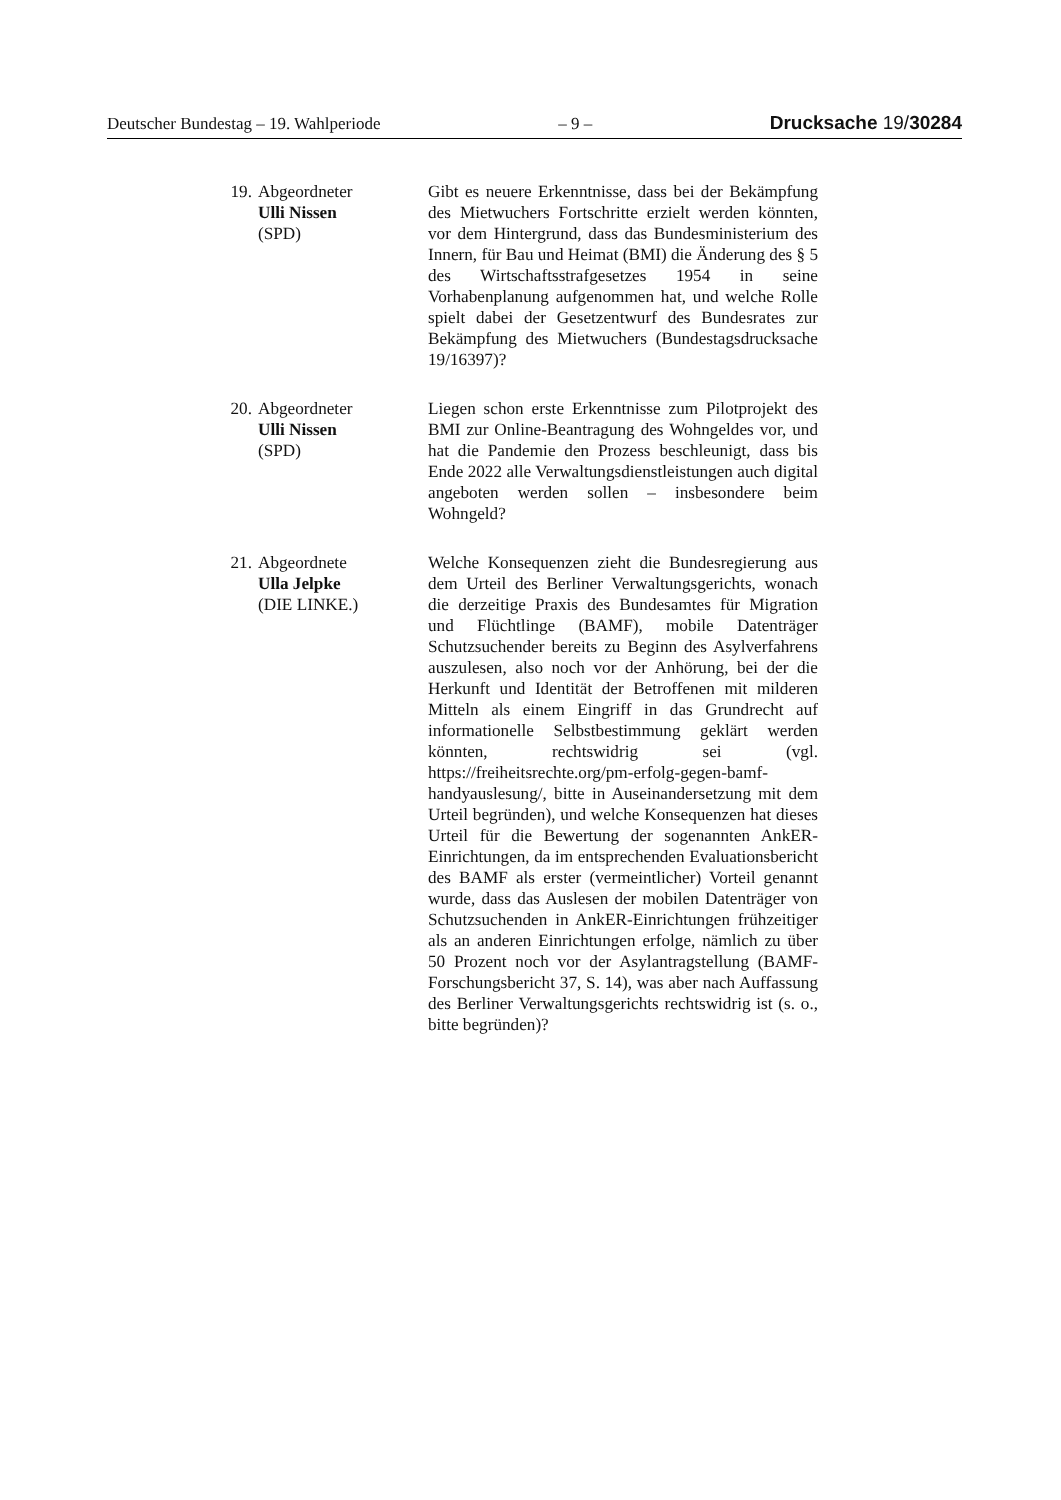Deutscher Bundestag – 19. Wahlperiode – 9 – Drucksache 19/30284
19. Abgeordneter
Ulli Nissen
(SPD)
Gibt es neuere Erkenntnisse, dass bei der Bekämpfung des Mietwuchers Fortschritte erzielt werden könnten, vor dem Hintergrund, dass das Bundesministerium des Innern, für Bau und Heimat (BMI) die Änderung des § 5 des Wirtschaftsstrafgesetzes 1954 in seine Vorhabenplanung aufgenommen hat, und welche Rolle spielt dabei der Gesetzentwurf des Bundesrates zur Bekämpfung des Mietwuchers (Bundestagsdrucksache 19/16397)?
20. Abgeordneter
Ulli Nissen
(SPD)
Liegen schon erste Erkenntnisse zum Pilotprojekt des BMI zur Online-Beantragung des Wohngeldes vor, und hat die Pandemie den Prozess beschleunigt, dass bis Ende 2022 alle Verwaltungsdienstleistungen auch digital angeboten werden sollen – insbesondere beim Wohngeld?
21. Abgeordnete
Ulla Jelpke
(DIE LINKE.)
Welche Konsequenzen zieht die Bundesregierung aus dem Urteil des Berliner Verwaltungsgerichts, wonach die derzeitige Praxis des Bundesamtes für Migration und Flüchtlinge (BAMF), mobile Datenträger Schutzsuchender bereits zu Beginn des Asylverfahrens auszulesen, also noch vor der Anhörung, bei der die Herkunft und Identität der Betroffenen mit milderen Mitteln als einem Eingriff in das Grundrecht auf informationelle Selbstbestimmung geklärt werden könnten, rechtswidrig sei (vgl. https://freiheitsrechte.org/pm-erfolg-gegen-bamf-handyauslesung/, bitte in Auseinandersetzung mit dem Urteil begründen), und welche Konsequenzen hat dieses Urteil für die Bewertung der sogenannten AnkER-Einrichtungen, da im entsprechenden Evaluationsbericht des BAMF als erster (vermeintlicher) Vorteil genannt wurde, dass das Auslesen der mobilen Datenträger von Schutzsuchenden in AnkER-Einrichtungen frühzeitiger als an anderen Einrichtungen erfolge, nämlich zu über 50 Prozent noch vor der Asylantragstellung (BAMF-Forschungsbericht 37, S. 14), was aber nach Auffassung des Berliner Verwaltungsgerichts rechtswidrig ist (s. o., bitte begründen)?